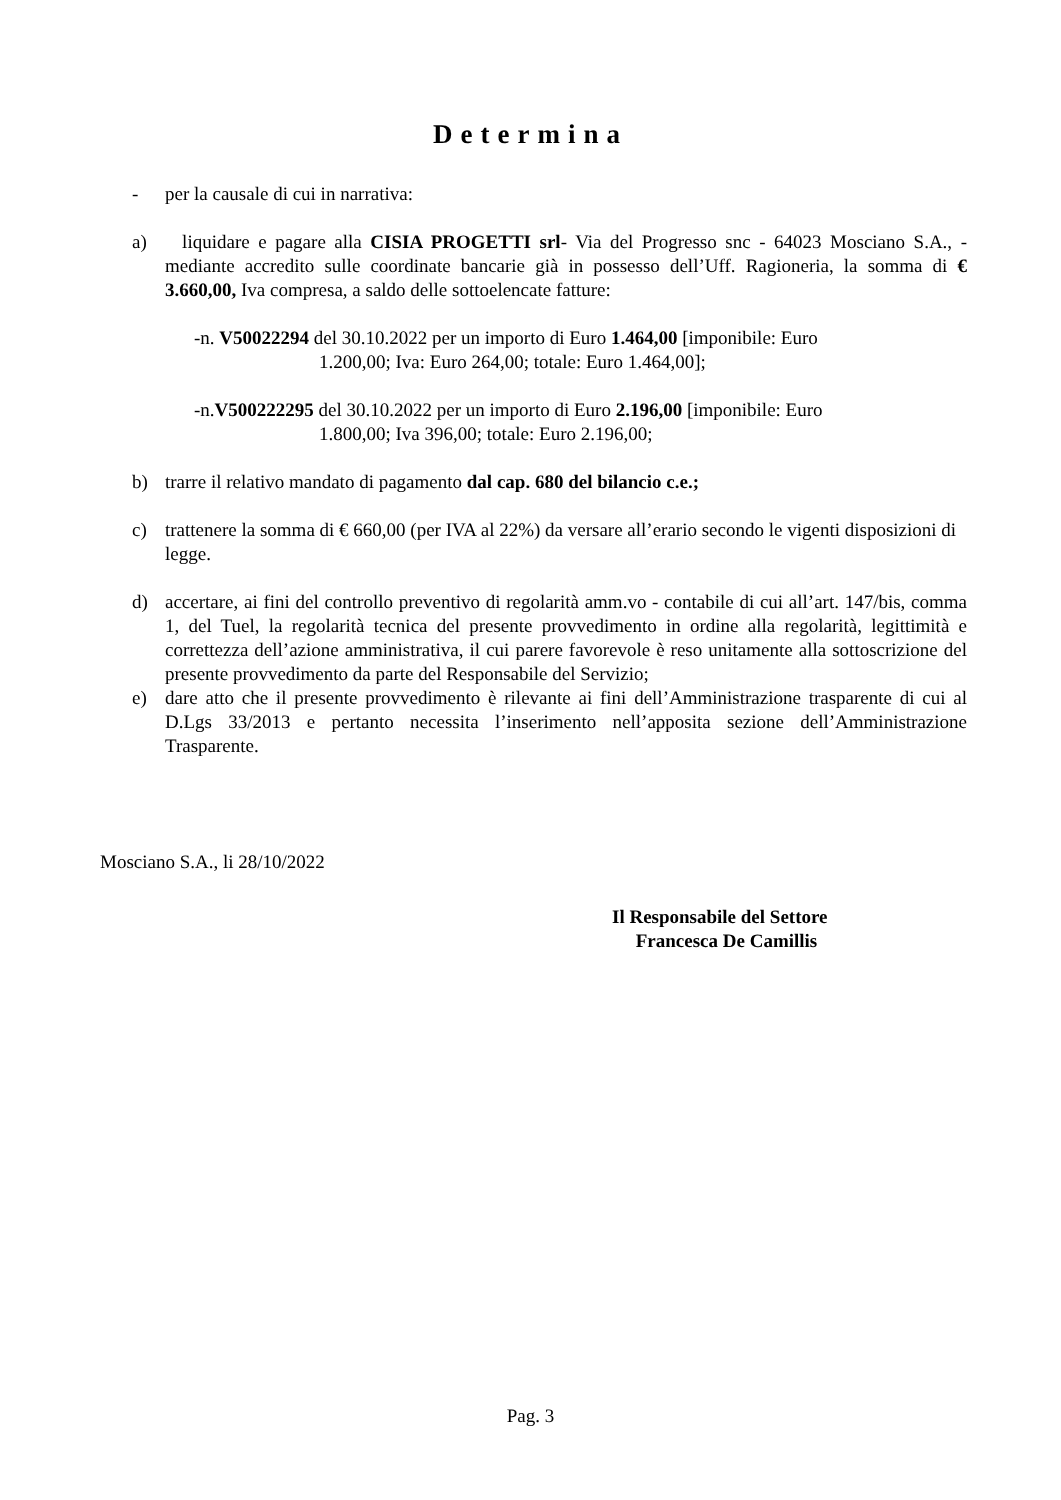Determina
- per la causale di cui in narrativa:
a) liquidare e pagare alla CISIA PROGETTI srl- Via del Progresso snc - 64023 Mosciano S.A., - mediante accredito sulle coordinate bancarie già in possesso dell’Uff. Ragioneria, la somma di € 3.660,00, Iva compresa, a saldo delle sottoelencate fatture:
-n. V50022294 del 30.10.2022 per un importo di Euro 1.464,00 [imponibile: Euro
1.200,00; Iva: Euro 264,00; totale: Euro 1.464,00];
-n.V500222295 del 30.10.2022 per un importo di Euro 2.196,00 [imponibile: Euro
1.800,00; Iva 396,00; totale: Euro 2.196,00;
b) trarre il relativo mandato di pagamento dal cap. 680 del bilancio c.e.;
c) trattenere la somma di € 660,00 (per IVA al 22%) da versare all’erario secondo le vigenti disposizioni di legge.
d) accertare, ai fini del controllo preventivo di regolarità amm.vo - contabile di cui all’art. 147/bis, comma 1, del Tuel, la regolarità tecnica del presente provvedimento in ordine alla regolarità, legittimità e correttezza dell’azione amministrativa, il cui parere favorevole è reso unitamente alla sottoscrizione del presente provvedimento da parte del Responsabile del Servizio;
e) dare atto che il presente provvedimento è rilevante ai fini dell’Amministrazione trasparente di cui al D.Lgs 33/2013 e pertanto necessita l’inserimento nell’apposita sezione dell’Amministrazione Trasparente.
Mosciano S.A., li 28/10/2022
Il Responsabile del Settore
Francesca De Camillis
Pag. 3